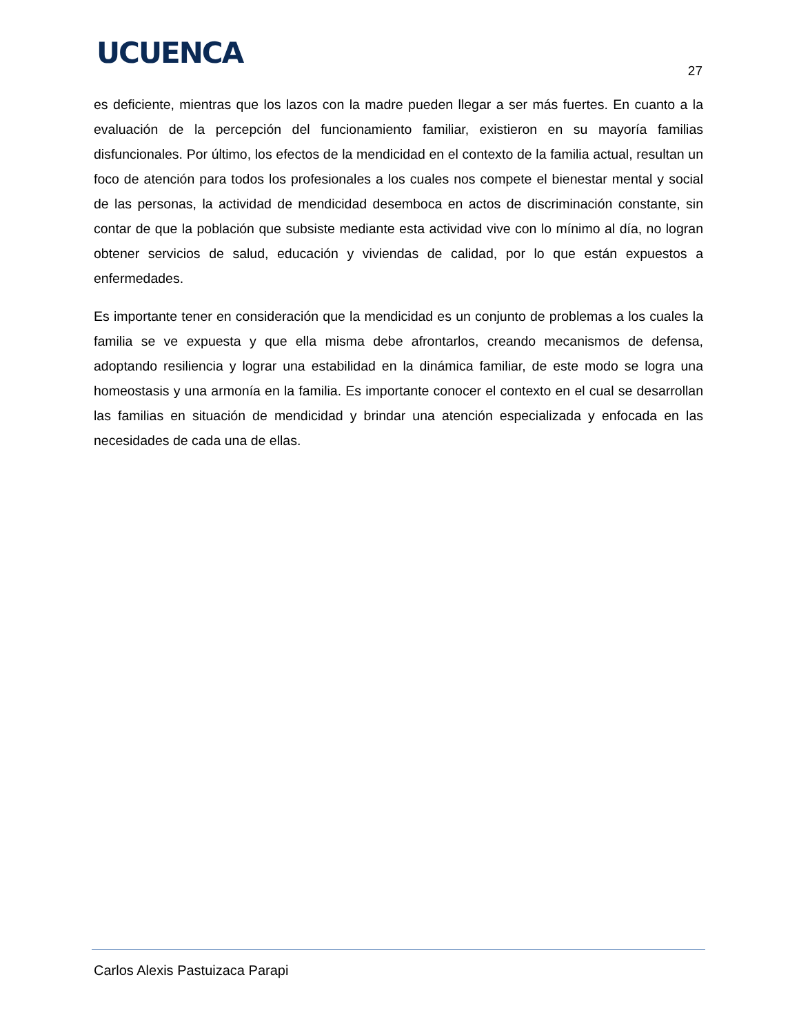UCUENCA
27
es deficiente, mientras que los lazos con la madre pueden llegar a ser más fuertes. En cuanto a la evaluación de la percepción del funcionamiento familiar, existieron en su mayoría familias disfuncionales. Por último, los efectos de la mendicidad en el contexto de la familia actual, resultan un foco de atención para todos los profesionales a los cuales nos compete el bienestar mental y social de las personas, la actividad de mendicidad desemboca en actos de discriminación constante, sin contar de que la población que subsiste mediante esta actividad vive con lo mínimo al día, no logran obtener servicios de salud, educación y viviendas de calidad, por lo que están expuestos a enfermedades.
Es importante tener en consideración que la mendicidad es un conjunto de problemas a los cuales la familia se ve expuesta y que ella misma debe afrontarlos, creando mecanismos de defensa, adoptando resiliencia y lograr una estabilidad en la dinámica familiar, de este modo se logra una homeostasis y una armonía en la familia. Es importante conocer el contexto en el cual se desarrollan las familias en situación de mendicidad y brindar una atención especializada y enfocada en las necesidades de cada una de ellas.
Carlos Alexis Pastuizaca Parapi